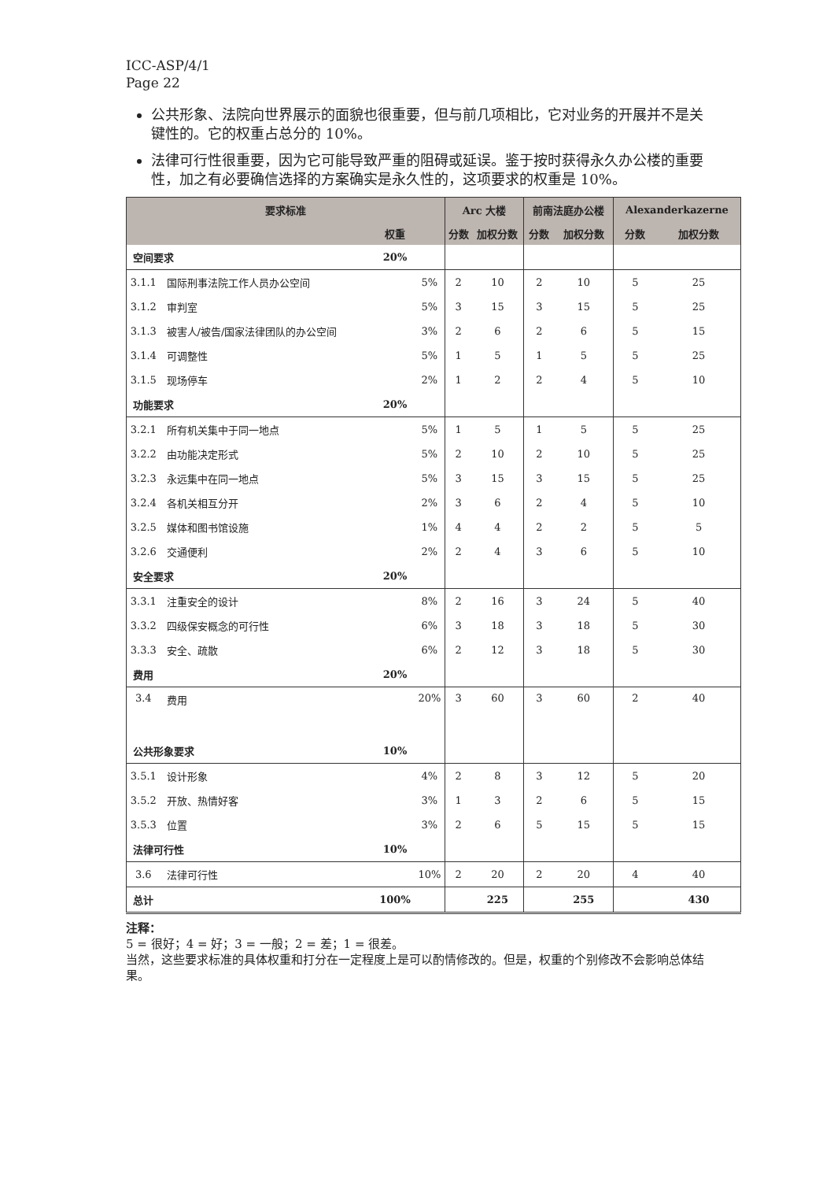ICC-ASP/4/1
Page 22
公共形象、法院向世界展示的面貌也很重要，但与前几项相比，它对业务的开展并不是关键性的。它的权重占总分的 10%。
法律可行性很重要，因为它可能导致严重的阻碍或延误。鉴于按时获得永久办公楼的重要性，加之有必要确信选择的方案确实是永久性的，这项要求的权重是 10%。
| 要求标准 | | | | Arc 大楼 | | 前南法庭办公楼 | | Alexanderkazerne | |
| --- | --- | --- | --- | --- | --- | --- | --- | --- | --- |
| | | 权重 | | 分数 | 加权分数 | 分数 | 加权分数 | 分数 | 加权分数 |
| 空间要求 | | 20% | | | | | | | |
| 3.1.1 | 国际刑事法院工作人员办公空间 | | 5% | 2 | 10 | 2 | 10 | 5 | 25 |
| 3.1.2 | 审判室 | | 5% | 3 | 15 | 3 | 15 | 5 | 25 |
| 3.1.3 | 被害人/被告/国家法律团队的办公空间 | | 3% | 2 | 6 | 2 | 6 | 5 | 15 |
| 3.1.4 | 可调整性 | | 5% | 1 | 5 | 1 | 5 | 5 | 25 |
| 3.1.5 | 现场停车 | | 2% | 1 | 2 | 2 | 4 | 5 | 10 |
| 功能要求 | | 20% | | | | | | | |
| 3.2.1 | 所有机关集中于同一地点 | | 5% | 1 | 5 | 1 | 5 | 5 | 25 |
| 3.2.2 | 由功能决定形式 | | 5% | 2 | 10 | 2 | 10 | 5 | 25 |
| 3.2.3 | 永远集中在同一地点 | | 5% | 3 | 15 | 3 | 15 | 5 | 25 |
| 3.2.4 | 各机关相互分开 | | 2% | 3 | 6 | 2 | 4 | 5 | 10 |
| 3.2.5 | 媒体和图书馆设施 | | 1% | 4 | 4 | 2 | 2 | 5 | 5 |
| 3.2.6 | 交通便利 | | 2% | 2 | 4 | 3 | 6 | 5 | 10 |
| 安全要求 | | 20% | | | | | | | |
| 3.3.1 | 注重安全的设计 | | 8% | 2 | 16 | 3 | 24 | 5 | 40 |
| 3.3.2 | 四级保安概念的可行性 | | 6% | 3 | 18 | 3 | 18 | 5 | 30 |
| 3.3.3 | 安全、疏散 | | 6% | 2 | 12 | 3 | 18 | 5 | 30 |
| 费用 | | 20% | | | | | | | |
| 3.4 | 费用 | | 20% | 3 | 60 | 3 | 60 | 2 | 40 |
| 公共形象要求 | | 10% | | | | | | | |
| 3.5.1 | 设计形象 | | 4% | 2 | 8 | 3 | 12 | 5 | 20 |
| 3.5.2 | 开放、热情好客 | | 3% | 1 | 3 | 2 | 6 | 5 | 15 |
| 3.5.3 | 位置 | | 3% | 2 | 6 | 5 | 15 | 5 | 15 |
| 法律可行性 | | 10% | | | | | | | |
| 3.6 | 法律可行性 | | 10% | 2 | 20 | 2 | 20 | 4 | 40 |
| 总计 | | 100% | | | 225 | | 255 | | 430 |
注释：
5 = 很好；4 = 好；3 = 一般；2 = 差；1 = 很差。
当然，这些要求标准的具体权重和打分在一定程度上是可以酌情修改的。但是，权重的个别修改不会影响总体结果。